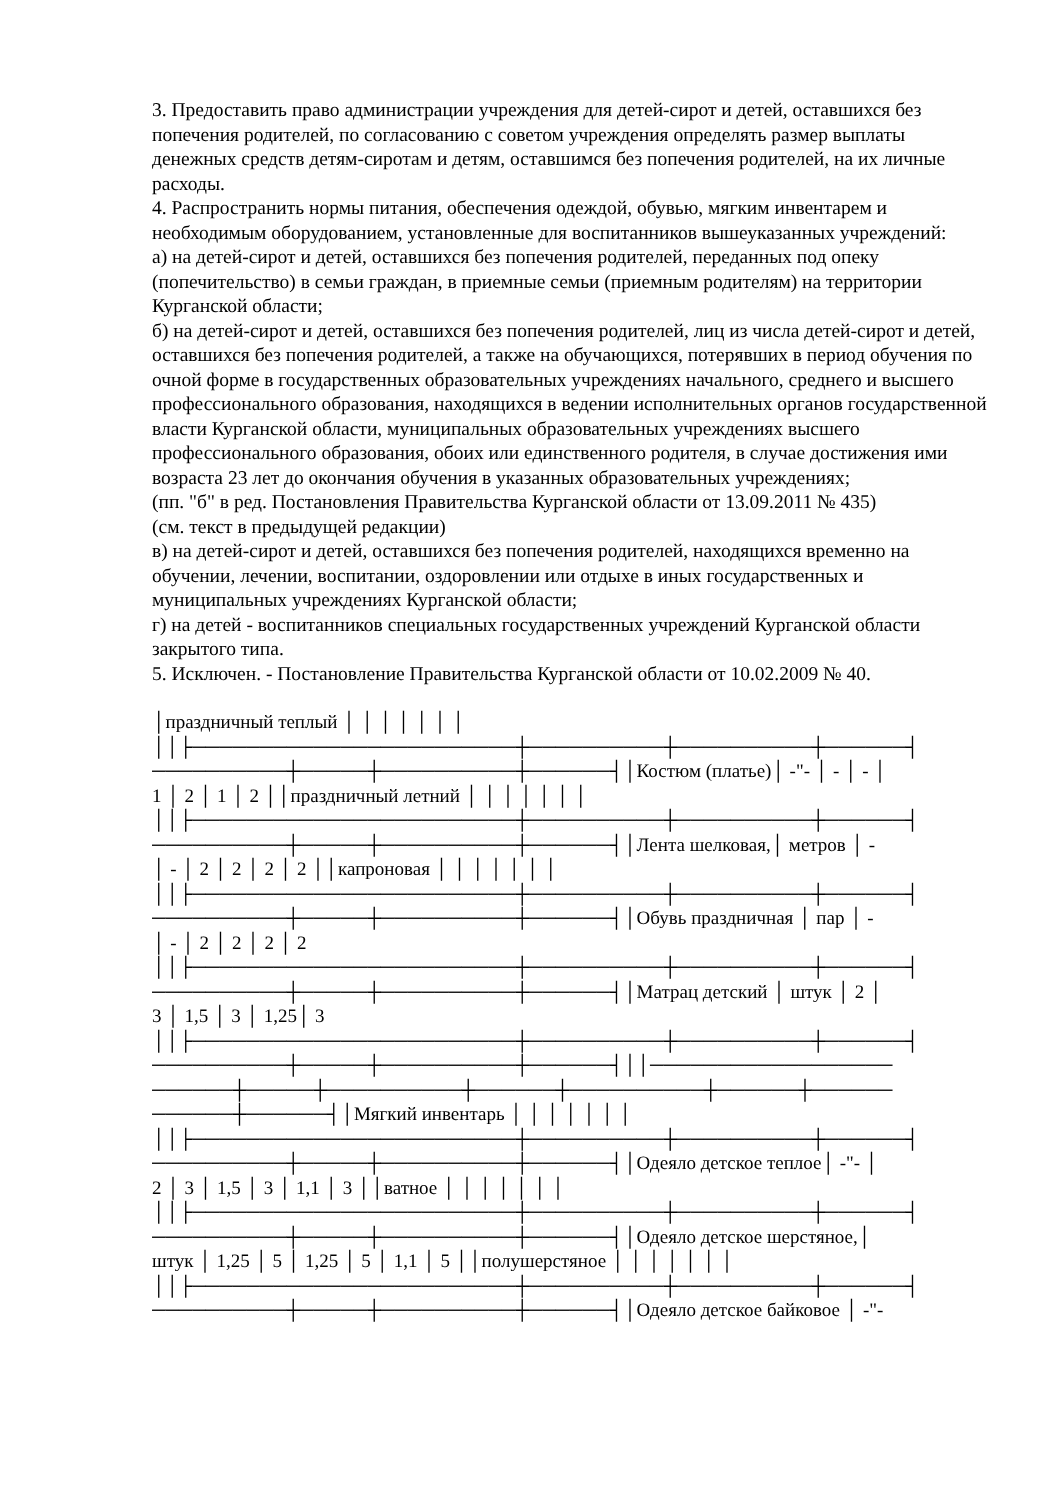3. Предоставить право администрации учреждения для детей-сирот и детей, оставшихся без попечения родителей, по согласованию с советом учреждения определять размер выплаты денежных средств детям-сиротам и детям, оставшимся без попечения родителей, на их личные расходы.
4. Распространить нормы питания, обеспечения одеждой, обувью, мягким инвентарем и необходимым оборудованием, установленные для воспитанников вышеуказанных учреждений:
а) на детей-сирот и детей, оставшихся без попечения родителей, переданных под опеку (попечительство) в семьи граждан, в приемные семьи (приемным родителям) на территории Курганской области;
б) на детей-сирот и детей, оставшихся без попечения родителей, лиц из числа детей-сирот и детей, оставшихся без попечения родителей, а также на обучающихся, потерявших в период обучения по очной форме в государственных образовательных учреждениях начального, среднего и высшего профессионального образования, находящихся в ведении исполнительных органов государственной власти Курганской области, муниципальных образовательных учреждениях высшего профессионального образования, обоих или единственного родителя, в случае достижения ими возраста 23 лет до окончания обучения в указанных образовательных учреждениях;
(пп. "б" в ред. Постановления Правительства Курганской области от 13.09.2011 № 435)
(см. текст в предыдущей редакции)
в) на детей-сирот и детей, оставшихся без попечения родителей, находящихся временно на обучении, лечении, воспитании, оздоровлении или отдыхе в иных государственных и муниципальных учреждениях Курганской области;
г) на детей - воспитанников специальных государственных учреждений Курганской области закрытого типа.
5. Исключен. - Постановление Правительства Курганской области от 10.02.2009 № 40.
│праздничный теплый │ │ │ │ │ │ │ ││├────────────────────────┼──────────┼──────────┼──────┤ ──────────┼─────┼──────────┼──────┤│Костюм (платье)│ -"- │ - │ - │ 1 │ 2 │ 1 │ 2 ││праздничный летний │ │ │ │ │ │ │ ││├────────────────────────┼──────────┼──────────┼──────┤ ──────────┼─────┼──────────┼──────┤│Лента шелковая,│ метров │ - │ - │ 2 │ 2 │ 2 │ 2 ││капроновая │ │ │ │ │ │ │ ││├────────────────────────┼──────────┼──────────┼──────┤ ──────────┼─────┼──────────┼──────┤│Обувь праздничная │ пар │ - │ - │ 2 │ 2 │ 2 │ 2 ││├────────────────────────┼──────────┼──────────┼──────┤ ──────────┼─────┼──────────┼──────┤│Матрац детский │ штук │ 2 │ 3 │ 1,5 │ 3 │ 1,25│ 3 ││├────────────────────────┼──────────┼──────────┼──────┤ ──────────┼─────┼──────────┼──────┤││────────────────── ──────┼─────┼──────────┼──────┼──────────┼──────┼────── ──────┼──────┤│Мягкий инвентарь │ │ │ │ │ │ │ ││├────────────────────────┼──────────┼──────────┼──────┤ ──────────┼─────┼──────────┼──────┤│Одеяло детское теплое│ -"- │ 2 │ 3 │ 1,5 │ 3 │ 1,1 │ 3 ││ватное │ │ │ │ │ │ │ ││├────────────────────────┼──────────┼──────────┼──────┤ ──────────┼─────┼──────────┼──────┤│Одеяло детское шерстяное,│ штук │ 1,25 │ 5 │ 1,25 │ 5 │ 1,1 │ 5 ││полушерстяное │ │ │ │ │ │ │ ││├────────────────────────┼──────────┼──────────┼──────┤ ──────────┼─────┼──────────┼──────┤│Одеяло детское байковое │ -"-